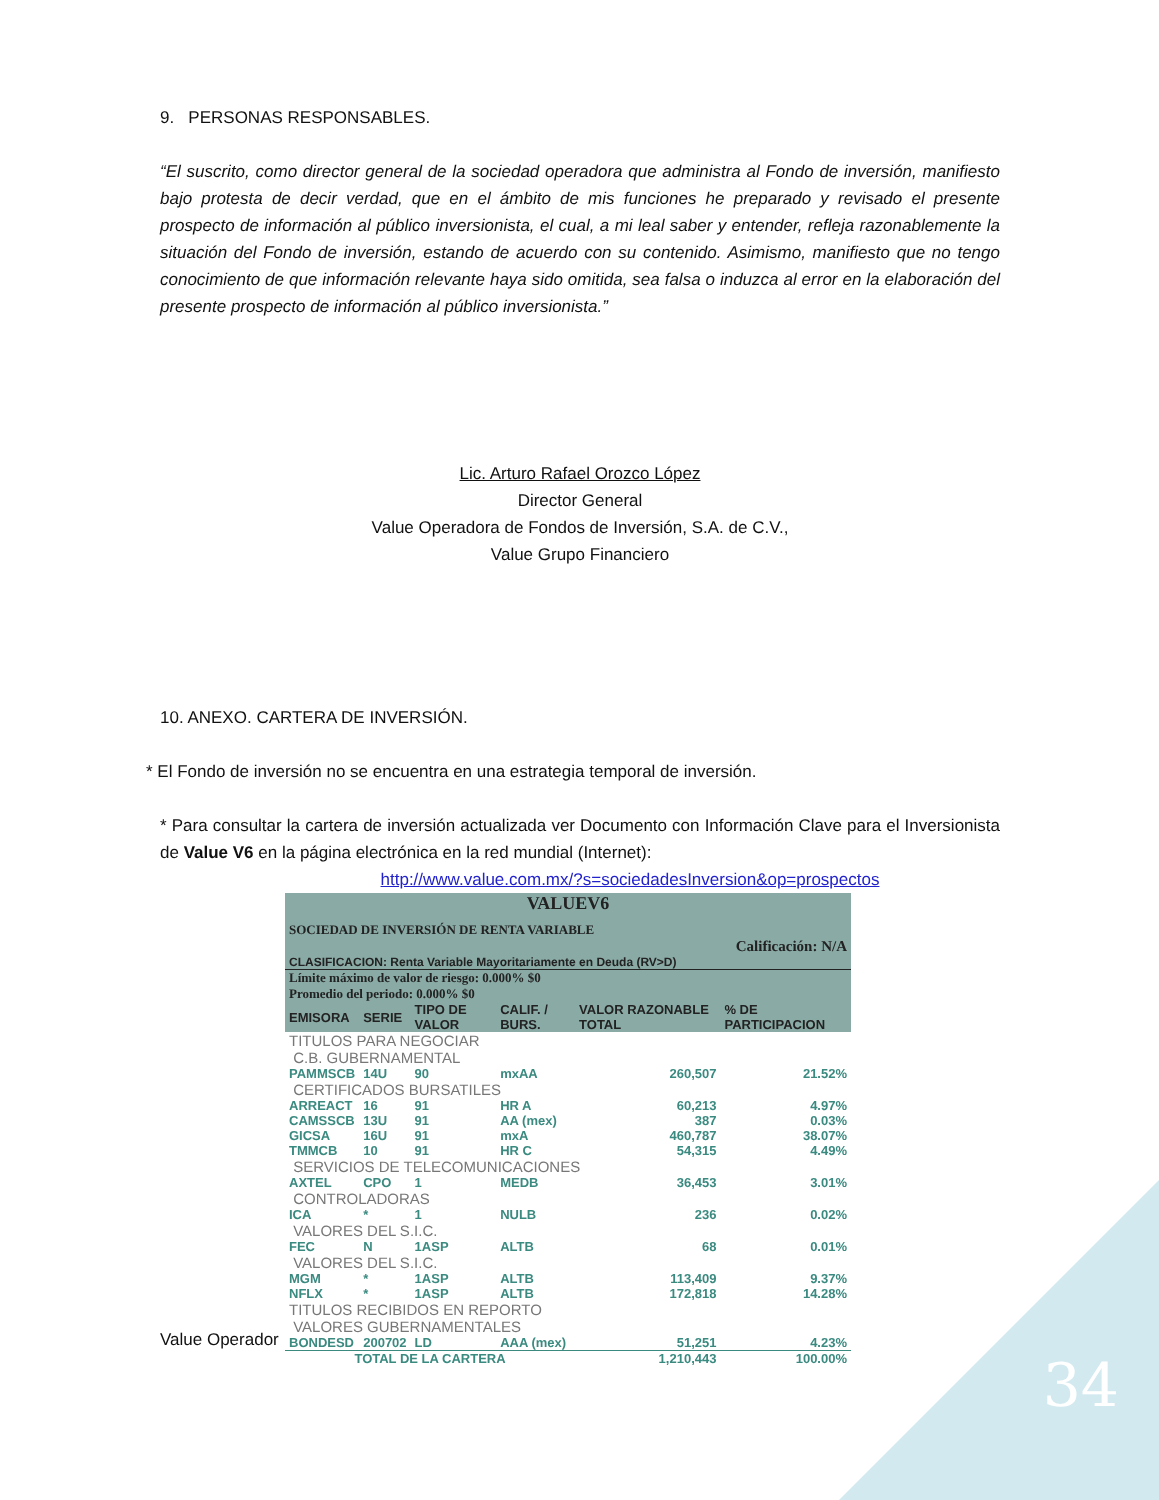34
9. PERSONAS RESPONSABLES.
“El suscrito, como director general de la sociedad operadora que administra al Fondo de inversión, manifiesto bajo protesta de decir verdad, que en el ámbito de mis funciones he preparado y revisado el presente prospecto de información al público inversionista, el cual, a mi leal saber y entender, refleja razonablemente la situación del Fondo de inversión, estando de acuerdo con su contenido. Asimismo, manifiesto que no tengo conocimiento de que información relevante haya sido omitida, sea falsa o induzca al error en la elaboración del presente prospecto de información al público inversionista.”
Lic. Arturo Rafael Orozco López
Director General
Value Operadora de Fondos de Inversión, S.A. de C.V.,
Value Grupo Financiero
10. ANEXO. CARTERA DE INVERSIÓN.
* El Fondo de inversión no se encuentra en una estrategia temporal de inversión.
* Para consultar la cartera de inversión actualizada ver Documento con Información Clave para el Inversionista de Value V6 en la página electrónica en la red mundial (Internet):
http://www.value.com.mx/?s=sociedadesInversion&op=prospectos
| VALUEV6 | | | | | |
| SOCIEDAD DE INVERSIÓN DE RENTA VARIABLE | | | | | |
| Calificación: N/A | | | | | |
| CLASIFICACION: Renta Variable Mayoritariamente en Deuda (RV>D) | | | | | |
| Límite máximo de valor de riesgo: 0.000% $0 Promedio del periodo: 0.000% $0 | | | | | |
| EMISORA | SERIE | TIPO DE VALOR | CALIF. / BURS. | VALOR RAZONABLE TOTAL | % DE PARTICIPACION |
| TITULOS PARA NEGOCIAR | | | | | |
| C.B. GUBERNAMENTAL | | | | | |
| PAMMSCB | 14U | 90 | mxAA | 260,507 | 21.52% |
| CERTIFICADOS BURSATILES | | | | | |
| ARREACT | 16 | 91 | HR A | 60,213 | 4.97% |
| CAMSSCB | 13U | 91 | AA (mex) | 387 | 0.03% |
| GICSA | 16U | 91 | mxA | 460,787 | 38.07% |
| TMMCB | 10 | 91 | HR C | 54,315 | 4.49% |
| SERVICIOS DE TELECOMUNICACIONES | | | | | |
| AXTEL | CPO | 1 | MEDB | 36,453 | 3.01% |
| CONTROLADORAS | | | | | |
| ICA | * | 1 | NULB | 236 | 0.02% |
| VALORES DEL S.I.C. | | | | | |
| FEC | N | 1ASP | ALTB | 68 | 0.01% |
| VALORES DEL S.I.C. | | | | | |
| MGM | * | 1ASP | ALTB | 113,409 | 9.37% |
| NFLX | * | 1ASP | ALTB | 172,818 | 14.28% |
| TITULOS RECIBIDOS EN REPORTO | | | | | |
| VALORES GUBERNAMENTALES | | | | | |
| BONDESD | 200702 | LD | AAA (mex) | 51,251 | 4.23% |
| TOTAL DE LA CARTERA | | | | 1,210,443 | 100.00% |
Value Operador